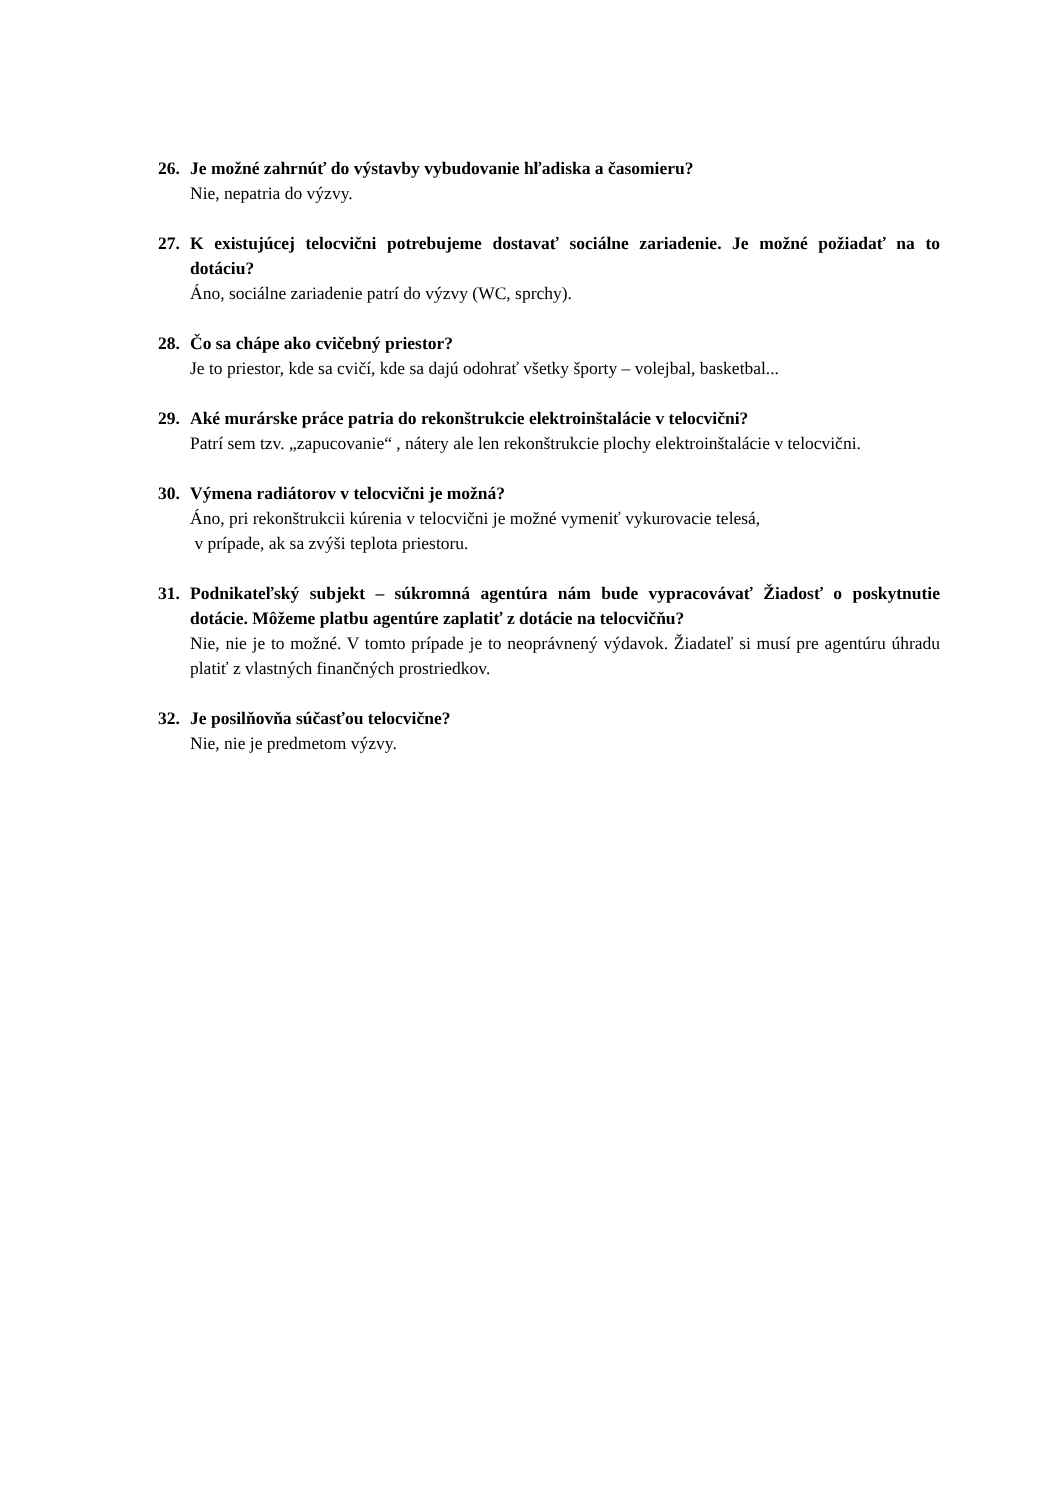26. Je možné zahrnúť do výstavby vybudovanie hľadiska a časomieru?
Nie, nepatria do výzvy.
27. K existujúcej telocvični potrebujeme dostavať sociálne zariadenie. Je možné požiadať na to dotáciu?
Áno, sociálne zariadenie patrí do výzvy (WC, sprchy).
28. Čo sa chápe ako cvičebný priestor?
Je to priestor, kde sa cvičí, kde sa dajú odohrať všetky športy – volejbal, basketbal...
29. Aké murárske práce patria do rekonštrukcie elektroinštalácie v telocvični?
Patrí sem tzv. „zapucovanie“ , nátery ale len rekonštrukcie plochy elektroinštalácie v telocvični.
30. Výmena radiátorov v telocvični je možná?
Áno, pri rekonštrukcii kúrenia v telocvični je možné vymeniť vykurovacie telesá,
v prípade, ak sa zvýši teplota priestoru.
31. Podnikateľský subjekt – súkromná agentúra nám bude vypracovávať Žiadosť o poskytnutie dotácie. Môžeme platbu agentúre zaplatiť z dotácie na telocvičňu?
Nie, nie je to možné. V tomto prípade je to neoprávnený výdavok. Žiadateľ si musí pre agentúru úhradu platiť z vlastných finančných prostriedkov.
32. Je posilňovňa súčasťou telocvične?
Nie, nie je predmetom výzvy.